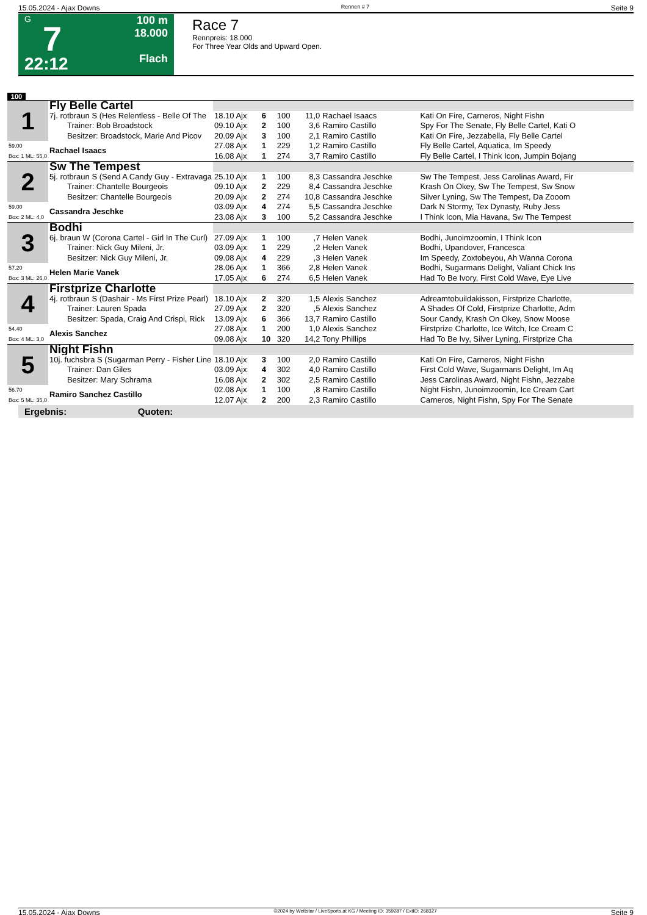15.05.2024 - Ajax Downs Rennen # 7 Seite 9
G
7
22:12
100 m
18.000
Flach
Race 7
Rennpreis: 18.000
For Three Year Olds and Upward Open.
100
| 1 | Fly Belle Cartel | | | | | | |
| | 7j. rotbraun S (Hes Relentless - Belle Of The Trainer: Bob Broadstock Besitzer: Broadstock, Marie And Picov | 18.10 Ajx 09.10 Ajx 20.09 Ajx | 6 2 3 | 100 100 100 | 11,0 3,6 2,1 | Rachael Isaacs Ramiro Castillo Ramiro Castillo | Kati On Fire, Carneros, Night Fishn Spy For The Senate, Fly Belle Cartel, Kati O Kati On Fire, Jezzabella, Fly Belle Cartel |
| 59.00 Box: 1 ML: 55,0 | Rachael Isaacs | 27.08 Ajx 16.08 Ajx | 1 1 | 229 274 | 1,2 3,7 | Ramiro Castillo Ramiro Castillo | Fly Belle Cartel, Aquatica, Im Speedy Fly Belle Cartel, I Think Icon, Jumpin Bojang |
| 2 | Sw The Tempest | | | | | | |
| | 5j. rotbraun S (Send A Candy Guy - Extravaga Trainer: Chantelle Bourgeois Besitzer: Chantelle Bourgeois | 25.10 Ajx 09.10 Ajx 20.09 Ajx | 1 2 2 | 100 229 274 | 8,3 8,4 10,8 | Cassandra Jeschke Cassandra Jeschke Cassandra Jeschke | Sw The Tempest, Jess Carolinas Award, Fir Krash On Okey, Sw The Tempest, Sw Snow Silver Lyning, Sw The Tempest, Da Zooom |
| 59.00 Box: 2 ML: 4,0 | Cassandra Jeschke | 03.09 Ajx 23.08 Ajx | 4 3 | 274 100 | 5,5 5,2 | Cassandra Jeschke Cassandra Jeschke | Dark N Stormy, Tex Dynasty, Ruby Jess I Think Icon, Mia Havana, Sw The Tempest |
| 3 | Bodhi | | | | | | |
| | 6j. braun W (Corona Cartel - Girl In The Curl) Trainer: Nick Guy Mileni, Jr. Besitzer: Nick Guy Mileni, Jr. | 27.09 Ajx 03.09 Ajx 09.08 Ajx | 1 1 4 | 100 229 229 | ,7 ,2 ,3 | Helen Vanek Helen Vanek Helen Vanek | Bodhi, Junoimzoomin, I Think Icon Bodhi, Upandover, Francesca Im Speedy, Zoxtobeyou, Ah Wanna Corona |
| 57.20 Box: 3 ML: 26,0 | Helen Marie Vanek | 28.06 Ajx 17.05 Ajx | 1 6 | 366 274 | 2,8 6,5 | Helen Vanek Helen Vanek | Bodhi, Sugarmans Delight, Valiant Chick Ins Had To Be Ivory, First Cold Wave, Eye Live |
| 4 | Firstprize Charlotte | | | | | | |
| | 4j. rotbraun S (Dashair - Ms First Prize Pearl) Trainer: Lauren Spada Besitzer: Spada, Craig And Crispi, Rick | 18.10 Ajx 27.09 Ajx 13.09 Ajx | 2 2 6 | 320 320 366 | 1,5 ,5 13,7 | Alexis Sanchez Alexis Sanchez Ramiro Castillo | Adreamtobuildakisson, Firstprize Charlotte, A Shades Of Cold, Firstprize Charlotte, Adm Sour Candy, Krash On Okey, Snow Moose |
| 54.40 Box: 4 ML: 3,0 | Alexis Sanchez | 27.08 Ajx 09.08 Ajx | 1 10 | 200 320 | 1,0 14,2 | Alexis Sanchez Tony Phillips | Firstprize Charlotte, Ice Witch, Ice Cream C Had To Be Ivy, Silver Lyning, Firstprize Cha |
| 5 | Night Fishn | | | | | | |
| | 10j. fuchsbra S (Sugarman Perry - Fisher Line Trainer: Dan Giles Besitzer: Mary Schrama | 18.10 Ajx 03.09 Ajx 16.08 Ajx | 3 4 2 | 100 302 302 | 2,0 4,0 2,5 | Ramiro Castillo Ramiro Castillo Ramiro Castillo | Kati On Fire, Carneros, Night Fishn First Cold Wave, Sugarmans Delight, Im Aq Jess Carolinas Award, Night Fishn, Jezzabe |
| 56.70 Box: 5 ML: 35,0 | Ramiro Sanchez Castillo | 02.08 Ajx 12.07 Ajx | 1 2 | 100 200 | ,8 2,3 | Ramiro Castillo Ramiro Castillo | Night Fishn, Junoimzoomin, Ice Cream Cart Carneros, Night Fishn, Spy For The Senate |
Ergebnis: Quoten:
15.05.2024 - Ajax Downs ©2024 by Wettstar / LiveSports.at KG / Meeting ID: 359287 / ExtID: 268327 Seite 9